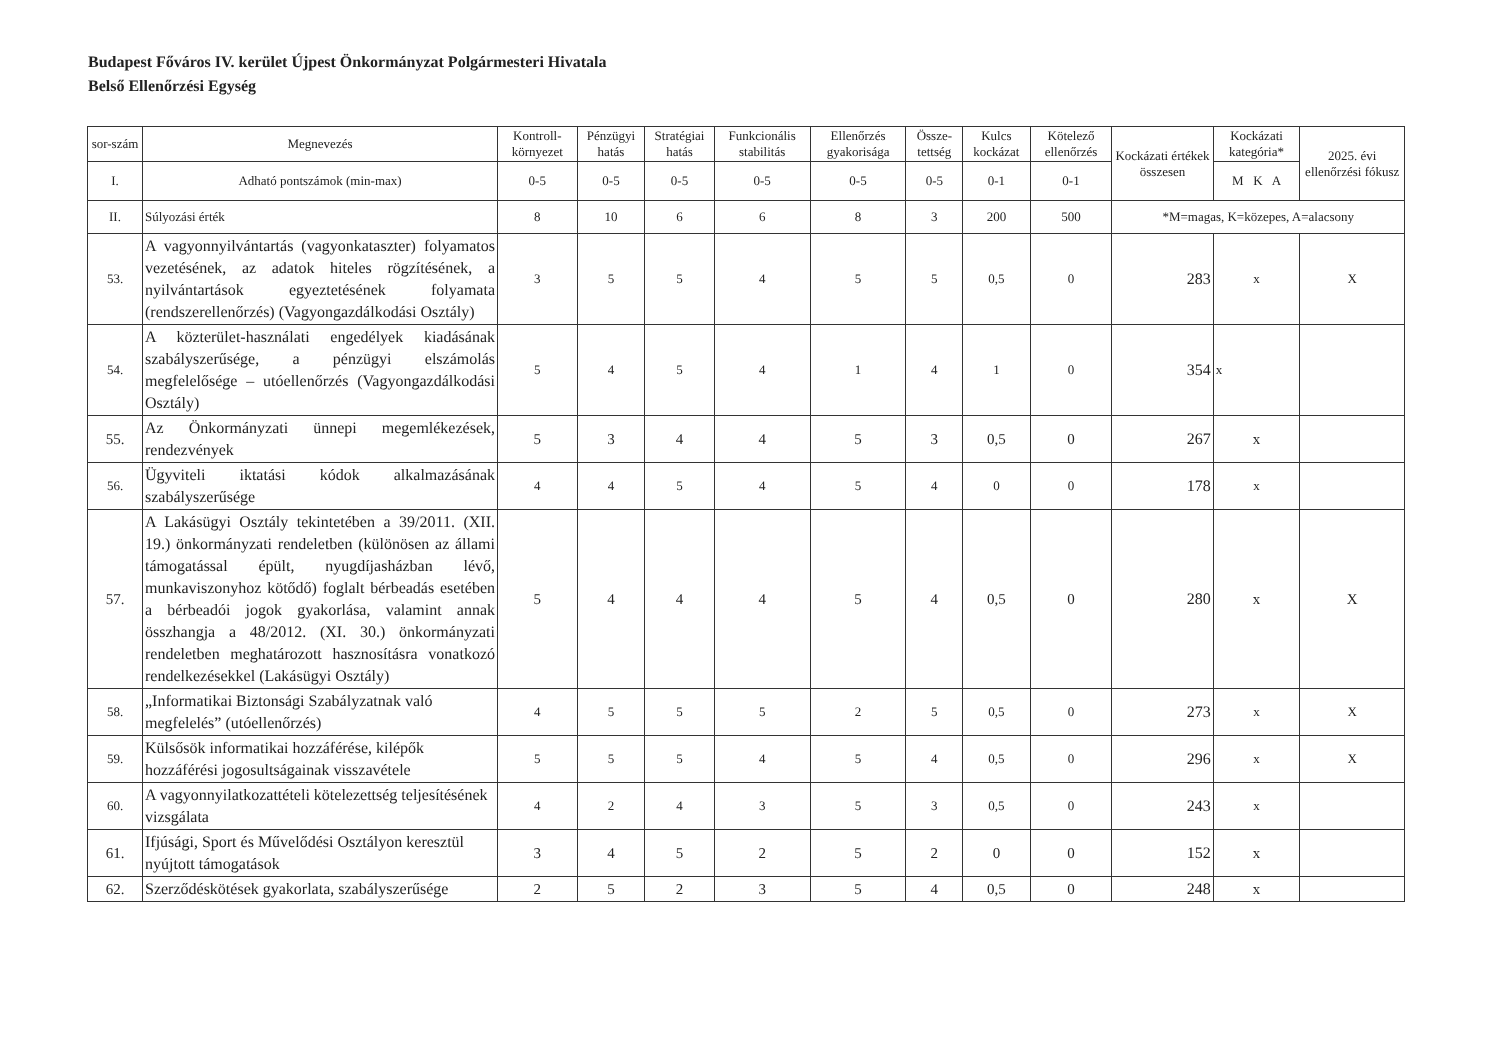Budapest Főváros IV. kerület Újpest Önkormányzat Polgármesteri Hivatala
Belső Ellenőrzési Egység
| sor-szám | Megnevezés | Kontroll-környezet | Pénzügyi hatás | Stratégiai hatás | Funkcionális stabilitás | Ellenőrzés gyakorisága | Össze-tettség | Kulcs kockázat | Kötelező ellenőrzés | Kockázati értékek összesen | Kockázati kategória* | 2025. évi ellenőrzési fókusz |
| --- | --- | --- | --- | --- | --- | --- | --- | --- | --- | --- | --- | --- |
| I. | Adható pontszámok (min-max) | 0-5 | 0-5 | 0-5 | 0-5 | 0-5 | 0-5 | 0-1 | 0-1 | | M K A | |
| II. | Súlyozási érték | 8 | 10 | 6 | 6 | 8 | 3 | 200 | 500 | *M=magas, K=közepes, A=alacsony | | |
| 53. | A vagyonnyilvántartás (vagyonkataszter) folyamatos vezetésének, az adatok hiteles rögzítésének, a nyilvántartások egyeztetésének folyamata (rendszerellenőrzés) (Vagyongazdálkodási Osztály) | 3 | 5 | 5 | 4 | 5 | 5 | 0,5 | 0 | 283 | x | X |
| 54. | A közterület-használati engedélyek kiadásának szabályszerűsége, a pénzügyi elszámolás megfelelősége – utóellenőrzés (Vagyongazdálkodási Osztály) | 5 | 4 | 5 | 4 | 1 | 4 | 1 | 0 | 354 | x | |
| 55. | Az Önkormányzati ünnepi megemlékezések, rendezvények | 5 | 3 | 4 | 4 | 5 | 3 | 0,5 | 0 | 267 | x | |
| 56. | Ügyviteli iktatási kódok alkalmazásának szabályszerűsége | 4 | 4 | 5 | 4 | 5 | 4 | 0 | 0 | 178 | x | |
| 57. | A Lakásügyi Osztály tekintetében a 39/2011. (XII. 19.) önkormányzati rendeletben (különösen az állami támogatással épült, nyugdíjasházban lévő, munkaviszonyhoz kötődő) foglalt bérbeadás esetében a bérbeadói jogok gyakorlása, valamint annak összhangja a 48/2012. (XI. 30.) önkormányzati rendeletben meghatározott hasznosításra vonatkozó rendelkezésekkel (Lakásügyi Osztály) | 5 | 4 | 4 | 4 | 5 | 4 | 0,5 | 0 | 280 | x | X |
| 58. | „Informatikai Biztonsági Szabályzatnak való megfelelés” (utóellenőrzés) | 4 | 5 | 5 | 5 | 2 | 5 | 0,5 | 0 | 273 | x | X |
| 59. | Külsősök informatikai hozzáférése, kilépők hozzáférési jogosultságainak visszavétele | 5 | 5 | 5 | 4 | 5 | 4 | 0,5 | 0 | 296 | x | X |
| 60. | A vagyonnyilatkozattételi kötelezettség teljesítésének vizsgálata | 4 | 2 | 4 | 3 | 5 | 3 | 0,5 | 0 | 243 | x | |
| 61. | Ifjúsági, Sport és Művelődési Osztályon keresztül nyújtott támogatások | 3 | 4 | 5 | 2 | 5 | 2 | 0 | 0 | 152 | x | |
| 62. | Szerződéskötések gyakorlata, szabályszerűsége | 2 | 5 | 2 | 3 | 5 | 4 | 0,5 | 0 | 248 | x | |